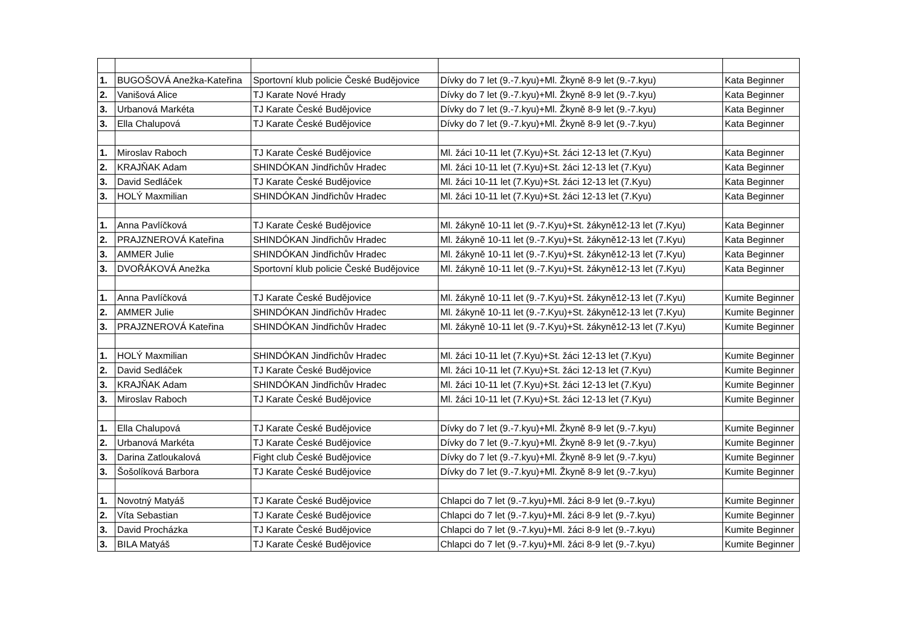| 1. | BUGOŠOVÁ Anežka-Kateřina | Sportovní klub policie České Budějovice | Dívky do 7 let (9.-7.kyu)+Ml. Žkyně 8-9 let (9.-7.kyu) | Kata Beginner |
| 2. | Vanišová Alice | TJ Karate Nové Hrady | Dívky do 7 let (9.-7.kyu)+Ml. Žkyně 8-9 let (9.-7.kyu) | Kata Beginner |
| 3. | Urbanová Markéta | TJ Karate České Budějovice | Dívky do 7 let (9.-7.kyu)+Ml. Žkyně 8-9 let (9.-7.kyu) | Kata Beginner |
| 3. | Ella Chalupová | TJ Karate České Budějovice | Dívky do 7 let (9.-7.kyu)+Ml. Žkyně 8-9 let (9.-7.kyu) | Kata Beginner |
| 1. | Miroslav Raboch | TJ Karate České Budějovice | Ml. žáci 10-11 let (7.Kyu)+St. žáci 12-13 let (7.Kyu) | Kata Beginner |
| 2. | KRAJŇAK Adam | SHINDÓKAN Jindřichův Hradec | Ml. žáci 10-11 let (7.Kyu)+St. žáci 12-13 let (7.Kyu) | Kata Beginner |
| 3. | David Sedláček | TJ Karate České Budějovice | Ml. žáci 10-11 let (7.Kyu)+St. žáci 12-13 let (7.Kyu) | Kata Beginner |
| 3. | HOLÝ Maxmilian | SHINDÓKAN Jindřichův Hradec | Ml. žáci 10-11 let (7.Kyu)+St. žáci 12-13 let (7.Kyu) | Kata Beginner |
| 1. | Anna Pavlíčková | TJ Karate České Budějovice | Ml. žákyně 10-11 let (9.-7.Kyu)+St. žákyně12-13 let (7.Kyu) | Kata Beginner |
| 2. | PRAJZNEROVÁ Kateřina | SHINDÓKAN Jindřichův Hradec | Ml. žákyně 10-11 let (9.-7.Kyu)+St. žákyně12-13 let (7.Kyu) | Kata Beginner |
| 3. | AMMER Julie | SHINDÓKAN Jindřichův Hradec | Ml. žákyně 10-11 let (9.-7.Kyu)+St. žákyně12-13 let (7.Kyu) | Kata Beginner |
| 3. | DVOŘÁKOVÁ Anežka | Sportovní klub policie České Budějovice | Ml. žákyně 10-11 let (9.-7.Kyu)+St. žákyně12-13 let (7.Kyu) | Kata Beginner |
| 1. | Anna Pavlíčková | TJ Karate České Budějovice | Ml. žákyně 10-11 let (9.-7.Kyu)+St. žákyně12-13 let (7.Kyu) | Kumite Beginner |
| 2. | AMMER Julie | SHINDÓKAN Jindřichův Hradec | Ml. žákyně 10-11 let (9.-7.Kyu)+St. žákyně12-13 let (7.Kyu) | Kumite Beginner |
| 3. | PRAJZNEROVÁ Kateřina | SHINDÓKAN Jindřichův Hradec | Ml. žákyně 10-11 let (9.-7.Kyu)+St. žákyně12-13 let (7.Kyu) | Kumite Beginner |
| 1. | HOLÝ Maxmilian | SHINDÓKAN Jindřichův Hradec | Ml. žáci 10-11 let (7.Kyu)+St. žáci 12-13 let (7.Kyu) | Kumite Beginner |
| 2. | David Sedláček | TJ Karate České Budějovice | Ml. žáci 10-11 let (7.Kyu)+St. žáci 12-13 let (7.Kyu) | Kumite Beginner |
| 3. | KRAJŇAK Adam | SHINDÓKAN Jindřichův Hradec | Ml. žáci 10-11 let (7.Kyu)+St. žáci 12-13 let (7.Kyu) | Kumite Beginner |
| 3. | Miroslav Raboch | TJ Karate České Budějovice | Ml. žáci 10-11 let (7.Kyu)+St. žáci 12-13 let (7.Kyu) | Kumite Beginner |
| 1. | Ella Chalupová | TJ Karate České Budějovice | Dívky do 7 let (9.-7.kyu)+Ml. Žkyně 8-9 let (9.-7.kyu) | Kumite Beginner |
| 2. | Urbanová Markéta | TJ Karate České Budějovice | Dívky do 7 let (9.-7.kyu)+Ml. Žkyně 8-9 let (9.-7.kyu) | Kumite Beginner |
| 3. | Darina Zatloukalová | Fight club České Budějovice | Dívky do 7 let (9.-7.kyu)+Ml. Žkyně 8-9 let (9.-7.kyu) | Kumite Beginner |
| 3. | Šošolíková Barbora | TJ Karate České Budějovice | Dívky do 7 let (9.-7.kyu)+Ml. Žkyně 8-9 let (9.-7.kyu) | Kumite Beginner |
| 1. | Novotný Matyáš | TJ Karate České Budějovice | Chlapci do 7 let (9.-7.kyu)+Ml. žáci 8-9 let (9.-7.kyu) | Kumite Beginner |
| 2. | Víta Sebastian | TJ Karate České Budějovice | Chlapci do 7 let (9.-7.kyu)+Ml. žáci 8-9 let (9.-7.kyu) | Kumite Beginner |
| 3. | David Procházka | TJ Karate České Budějovice | Chlapci do 7 let (9.-7.kyu)+Ml. žáci 8-9 let (9.-7.kyu) | Kumite Beginner |
| 3. | BILA Matyáš | TJ Karate České Budějovice | Chlapci do 7 let (9.-7.kyu)+Ml. žáci 8-9 let (9.-7.kyu) | Kumite Beginner |